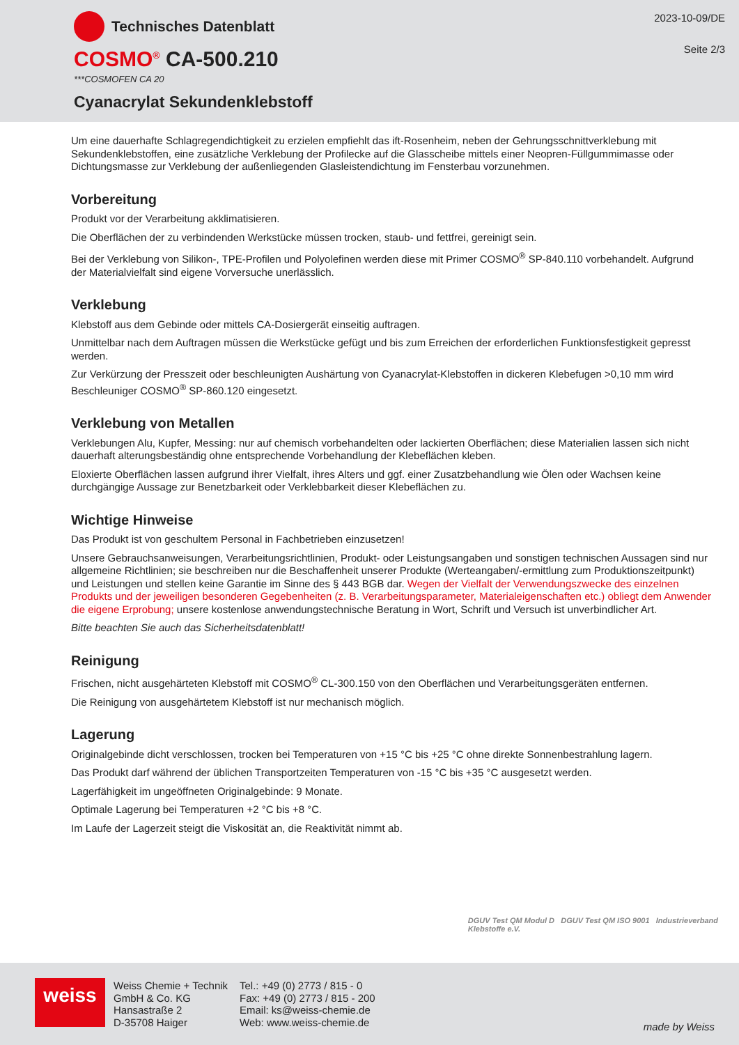Technisches Datenblatt
COSMO<sup>®</sup> CA-500.210
***COSMOFEN CA 20
Cyanacrylat Sekundenklebstoff
2023-10-09/DE
Seite 2/3
Um eine dauerhafte Schlagregendichtigkeit zu erzielen empfiehlt das ift-Rosenheim, neben der Gehrungsschnittverklebung mit Sekundenklebstoffen, eine zusätzliche Verklebung der Profilecke auf die Glasscheibe mittels einer Neopren-Füllgummimasse oder Dichtungsmasse zur Verklebung der außenliegenden Glasleistendichtung im Fensterbau vorzunehmen.
Vorbereitung
Produkt vor der Verarbeitung akklimatisieren.
Die Oberflächen der zu verbindenden Werkstücke müssen trocken, staub- und fettfrei, gereinigt sein.
Bei der Verklebung von Silikon-, TPE-Profilen und Polyolefinen werden diese mit Primer COSMO<sup>®</sup> SP-840.110 vorbehandelt. Aufgrund der Materialvielfalt sind eigene Vorversuche unerlässlich.
Verklebung
Klebstoff aus dem Gebinde oder mittels CA-Dosiergerät einseitig auftragen.
Unmittelbar nach dem Auftragen müssen die Werkstücke gefügt und bis zum Erreichen der erforderlichen Funktionsfestigkeit gepresst werden.
Zur Verkürzung der Presszeit oder beschleunigten Aushärtung von Cyanacrylat-Klebstoffen in dickeren Klebefugen >0,10 mm wird Beschleuniger COSMO<sup>®</sup> SP-860.120 eingesetzt.
Verklebung von Metallen
Verklebungen Alu, Kupfer, Messing: nur auf chemisch vorbehandelten oder lackierten Oberflächen; diese Materialien lassen sich nicht dauerhaft alterungsbeständig ohne entsprechende Vorbehandlung der Klebeflächen kleben.
Eloxierte Oberflächen lassen aufgrund ihrer Vielfalt, ihres Alters und ggf. einer Zusatzbehandlung wie Ölen oder Wachsen keine durchgängige Aussage zur Benetzbarkeit oder Verklebbarkeit dieser Klebeflächen zu.
Wichtige Hinweise
Das Produkt ist von geschultem Personal in Fachbetrieben einzusetzen!
Unsere Gebrauchsanweisungen, Verarbeitungsrichtlinien, Produkt- oder Leistungsangaben und sonstigen technischen Aussagen sind nur allgemeine Richtlinien; sie beschreiben nur die Beschaffenheit unserer Produkte (Werteangaben/-ermittlung zum Produktionszeitpunkt) und Leistungen und stellen keine Garantie im Sinne des § 443 BGB dar. Wegen der Vielfalt der Verwendungszwecke des einzelnen Produkts und der jeweiligen besonderen Gegebenheiten (z. B. Verarbeitungsparameter, Materialeigenschaften etc.) obliegt dem Anwender die eigene Erprobung; unsere kostenlose anwendungstechnische Beratung in Wort, Schrift und Versuch ist unverbindlicher Art.
Bitte beachten Sie auch das Sicherheitsdatenblatt!
Reinigung
Frischen, nicht ausgehärteten Klebstoff mit COSMO<sup>®</sup> CL-300.150 von den Oberflächen und Verarbeitungsgeräten entfernen.
Die Reinigung von ausgehärtetem Klebstoff ist nur mechanisch möglich.
Lagerung
Originalgebinde dicht verschlossen, trocken bei Temperaturen von +15 °C bis +25 °C ohne direkte Sonnenbestrahlung lagern.
Das Produkt darf während der üblichen Transportzeiten Temperaturen von -15 °C bis +35 °C ausgesetzt werden.
Lagerfähigkeit im ungeöffneten Originalgebinde: 9 Monate.
Optimale Lagerung bei Temperaturen +2 °C bis +8 °C.
Im Laufe der Lagerzeit steigt die Viskosität an, die Reaktivität nimmt ab.
DGUV Test QM Modul D DGUV Test QM ISO 9001 Industrieverband
Klebstoffe e.V.
weiss
Weiss Chemie + Technik
GmbH & Co. KG
Hansastraße 2
D-35708 Haiger
Tel.: +49 (0) 2773 / 815 - 0
Fax: +49 (0) 2773 / 815 - 200
Email: ks@weiss-chemie.de
Web: www.weiss-chemie.de
made by Weiss